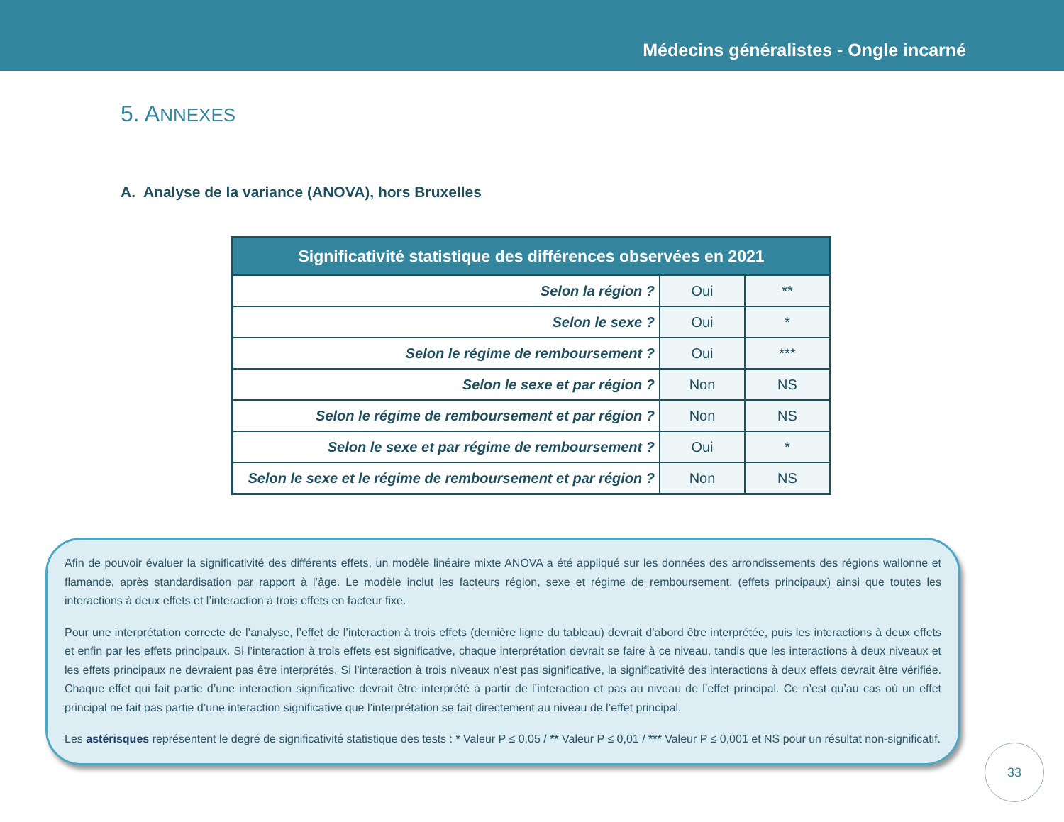Médecins généralistes - Ongle incarné
5. ANNEXES
A. Analyse de la variance (ANOVA), hors Bruxelles
| Significativité statistique des différences observées en 2021 | | |
| --- | --- | --- |
| Selon la région ? | Oui | ** |
| Selon le sexe ? | Oui | * |
| Selon le régime de remboursement ? | Oui | *** |
| Selon le sexe et par région ? | Non | NS |
| Selon le régime de remboursement et par région ? | Non | NS |
| Selon le sexe et par régime de remboursement ? | Oui | * |
| Selon le sexe et le régime de remboursement et par région ? | Non | NS |
Afin de pouvoir évaluer la significativité des différents effets, un modèle linéaire mixte ANOVA a été appliqué sur les données des arrondissements des régions wallonne et flamande, après standardisation par rapport à l’âge. Le modèle inclut les facteurs région, sexe et régime de remboursement, (effets principaux) ainsi que toutes les interactions à deux effets et l’interaction à trois effets en facteur fixe.
Pour une interprétation correcte de l’analyse, l’effet de l’interaction à trois effets (dernière ligne du tableau) devrait d’abord être interprétée, puis les interactions à deux effets et enfin par les effets principaux. Si l’interaction à trois effets est significative, chaque interprétation devrait se faire à ce niveau, tandis que les interactions à deux niveaux et les effets principaux ne devraient pas être interprétés. Si l’interaction à trois niveaux n’est pas significative, la significativité des interactions à deux effets devrait être vérifiée. Chaque effet qui fait partie d’une interaction significative devrait être interprété à partir de l’interaction et pas au niveau de l’effet principal. Ce n’est qu’au cas où un effet principal ne fait pas partie d’une interaction significative que l’interprétation se fait directement au niveau de l’effet principal.
Les astérisques représentent le degré de significativité statistique des tests : * Valeur P ≤ 0,05 / ** Valeur P ≤ 0,01 / *** Valeur P ≤ 0,001 et NS pour un résultat non-significatif.
33